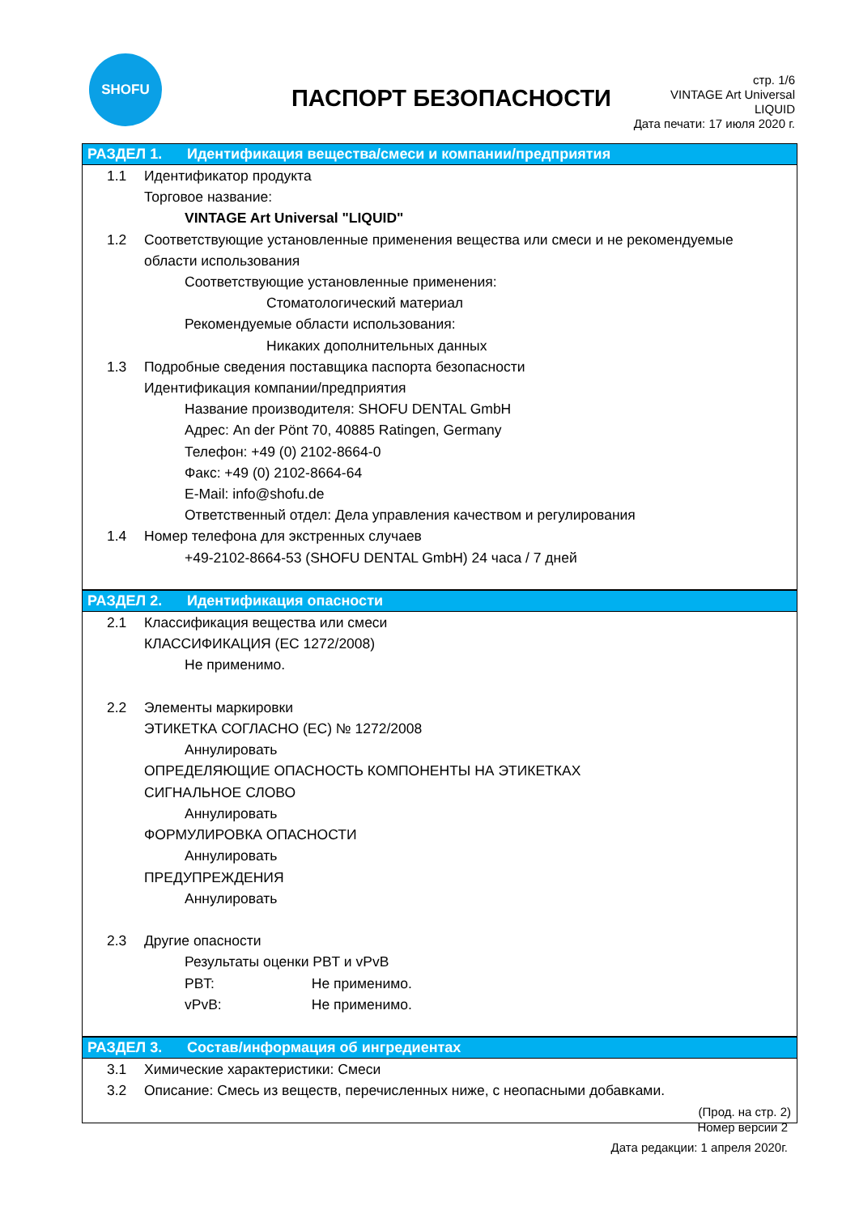SHOFU
ПАСПОРТ БЕЗОПАСНОСТИ
стр. 1/6
VINTAGE Art Universal
LIQUID
Дата печати: 17 июля 2020 г.
РАЗДЕЛ 1. Идентификация вещества/смеси и компании/предприятия
1.1 Идентификатор продукта
Торговое название:
VINTAGE Art Universal "LIQUID"
1.2 Соответствующие установленные применения вещества или смеси и не рекомендуемые
области использования
Соответствующие установленные применения:
Стоматологический материал
Рекомендуемые области использования:
Никаких дополнительных данных
1.3 Подробные сведения поставщика паспорта безопасности
Идентификация компании/предприятия
Название производителя: SHOFU DENTAL GmbH
Адрес: An der Pönt 70, 40885 Ratingen, Germany
Телефон: +49 (0) 2102-8664-0
Факс: +49 (0) 2102-8664-64
E-Mail: info@shofu.de
Ответственный отдел: Дела управления качеством и регулирования
1.4 Номер телефона для экстренных случаев
+49-2102-8664-53 (SHOFU DENTAL GmbH) 24 часа / 7 дней
РАЗДЕЛ 2. Идентификация опасности
2.1 Классификация вещества или смеси
КЛАССИФИКАЦИЯ (ЕС 1272/2008)
Не применимо.
2.2 Элементы маркировки
ЭТИКЕТКА СОГЛАСНО (ЕС) № 1272/2008
Аннулировать
ОПРЕДЕЛЯЮЩИЕ ОПАСНОСТЬ КОМПОНЕНТЫ НА ЭТИКЕТКАХ
СИГНАЛЬНОЕ СЛОВО
Аннулировать
ФОРМУЛИРОВКА ОПАСНОСТИ
Аннулировать
ПРЕДУПРЕЖДЕНИЯ
Аннулировать
2.3 Другие опасности
Результаты оценки PBT и vPvB
PBT: Не применимо.
vPvB: Не применимо.
РАЗДЕЛ 3. Состав/информация об ингредиентах
3.1 Химические характеристики: Смеси
3.2 Описание: Смесь из веществ, перечисленных ниже, с неопасными добавками.
(Прод. на стр. 2)
Номер версии 2
Дата редакции: 1 апреля 2020г.